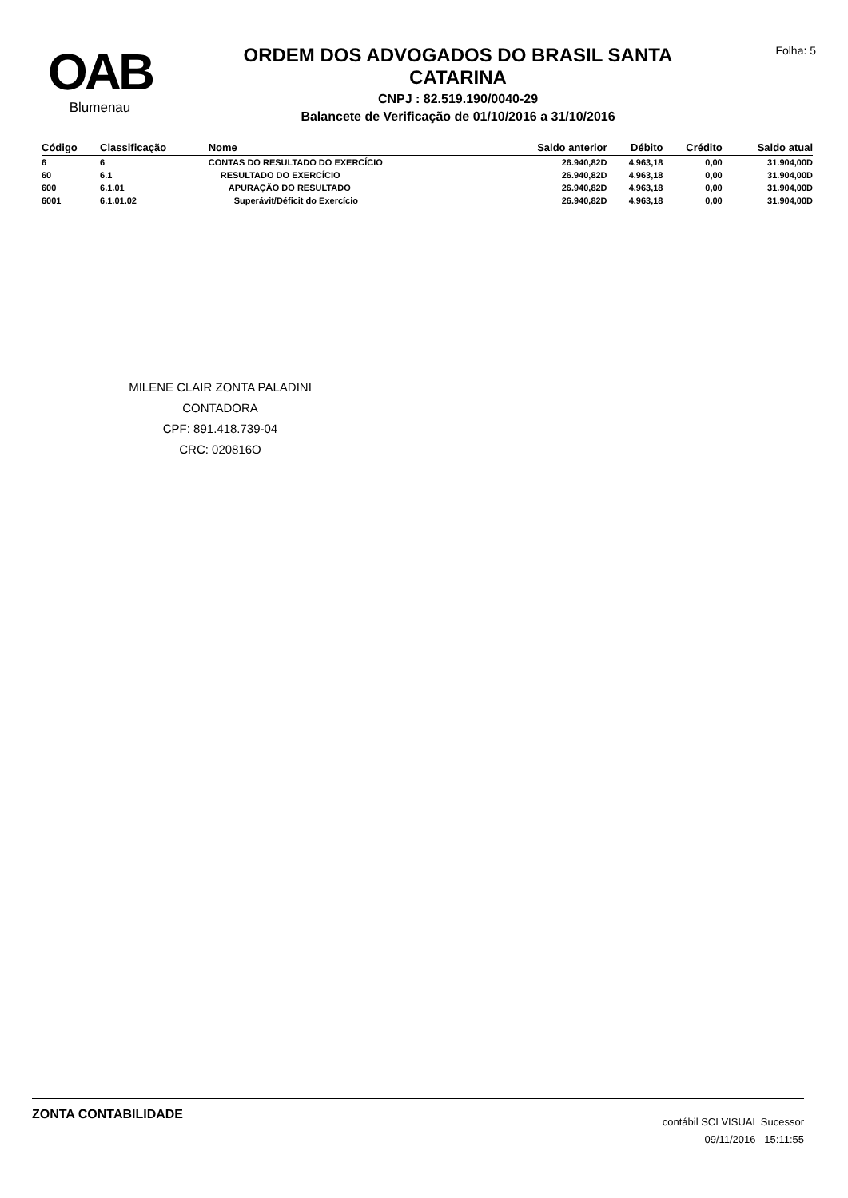OAB
Blumenau
ORDEM DOS ADVOGADOS DO BRASIL SANTA
CATARINA
CNPJ : 82.519.190/0040-29
Balancete de Verificação de 01/10/2016 a 31/10/2016
Folha: 5
| Código | Classificação | Nome | Saldo anterior | Débito | Crédito | Saldo atual |
| --- | --- | --- | --- | --- | --- | --- |
| 6 | 6 | CONTAS DO RESULTADO DO EXERCÍCIO | 26.940,82D | 4.963,18 | 0,00 | 31.904,00D |
| 60 | 6.1 | RESULTADO DO EXERCÍCIO | 26.940,82D | 4.963,18 | 0,00 | 31.904,00D |
| 600 | 6.1.01 | APURAÇÃO DO RESULTADO | 26.940,82D | 4.963,18 | 0,00 | 31.904,00D |
| 6001 | 6.1.01.02 | Superávit/Déficit do Exercício | 26.940,82D | 4.963,18 | 0,00 | 31.904,00D |
MILENE CLAIR ZONTA PALADINI
CONTADORA
CPF: 891.418.739-04
CRC: 020816O
ZONTA CONTABILIDADE
contábil SCI VISUAL Sucessor
09/11/2016 15:11:55